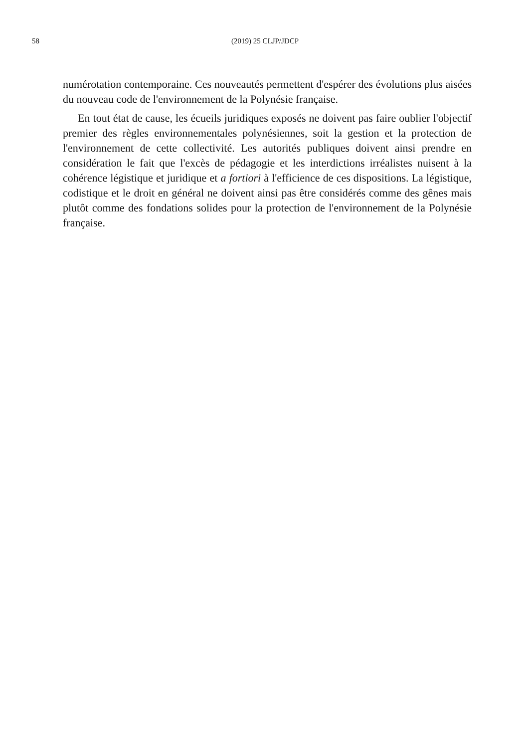58
(2019) 25 CLJP/JDCP
numérotation contemporaine. Ces nouveautés permettent d'espérer des évolutions plus aisées du nouveau code de l'environnement de la Polynésie française.
En tout état de cause, les écueils juridiques exposés ne doivent pas faire oublier l'objectif premier des règles environnementales polynésiennes, soit la gestion et la protection de l'environnement de cette collectivité. Les autorités publiques doivent ainsi prendre en considération le fait que l'excès de pédagogie et les interdictions irréalistes nuisent à la cohérence légistique et juridique et a fortiori à l'efficience de ces dispositions. La légistique, codistique et le droit en général ne doivent ainsi pas être considérés comme des gênes mais plutôt comme des fondations solides pour la protection de l'environnement de la Polynésie française.